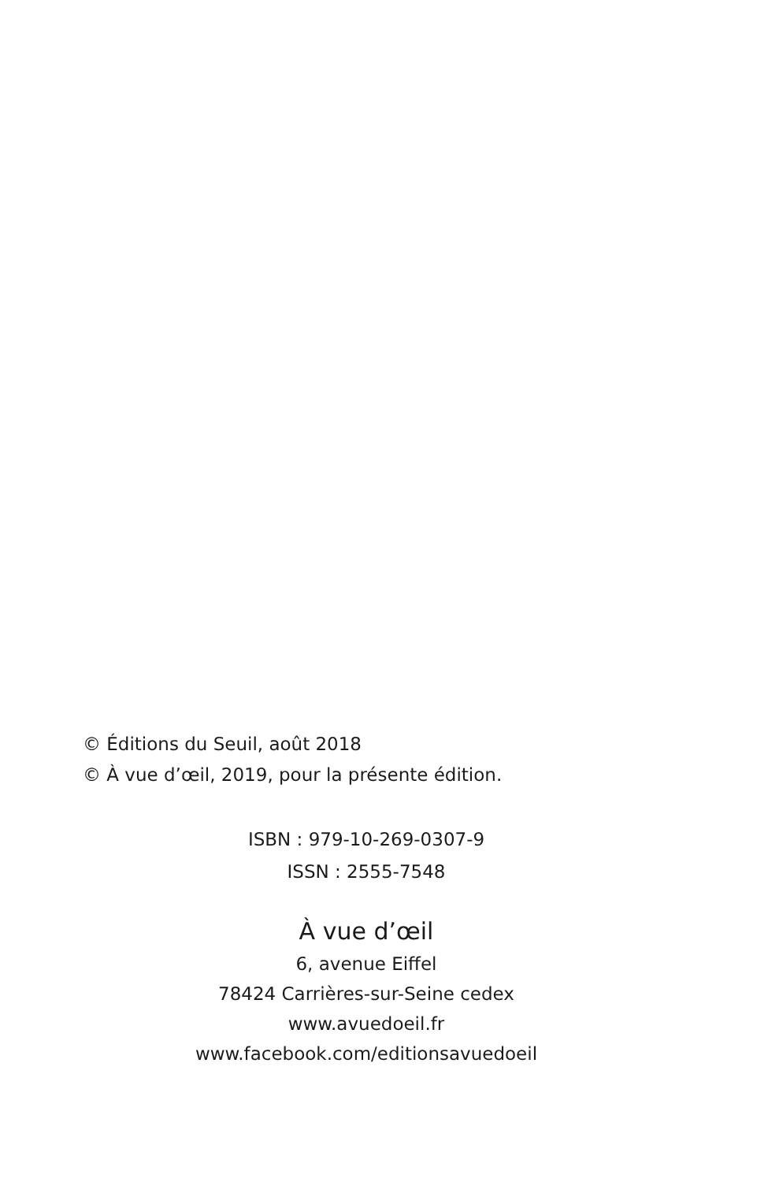© Éditions du Seuil, août 2018
© À vue d’œil, 2019, pour la présente édition.
ISBN : 979-10-269-0307-9
ISSN : 2555-7548
À vue d’œil
6, avenue Eiffel
78424 Carrières-sur-Seine cedex
www.avuedoeil.fr
www.facebook.com/editionsavuedoeil